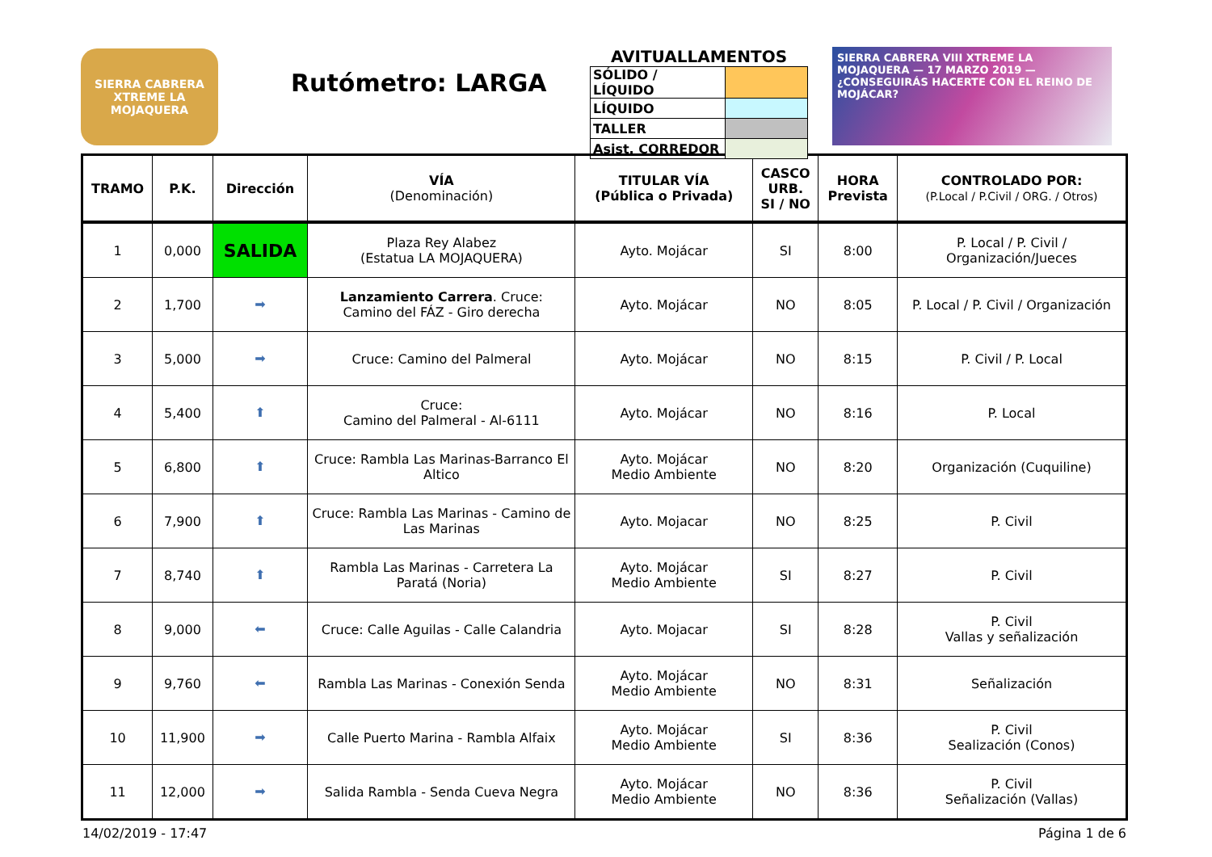SIERRA CABRERA XTREME LA MOJAQUERA
Rutómetro: LARGA
AVITUALLAMENTOS
| SÓLIDO / LÍQUIDO | |
| LÍQUIDO | |
| TALLER | |
| Asist. CORREDOR | |
SIERRA CABRERA VIII XTREME LA MOJAQUERA — 17 MARZO 2019 — ¿CONSEGUIRÁS HACERTE CON EL REINO DE MOJÁCAR?
| TRAMO | P.K. | Dirección | VÍA (Denominación) | TITULAR VÍA (Pública o Privada) | CASCO URB. SI / NO | HORA Prevista | CONTROLADO POR: (P.Local / P.Civil / ORG. / Otros) |
| --- | --- | --- | --- | --- | --- | --- | --- |
| 1 | 0,000 | SALIDA | Plaza Rey Alabez (Estatua LA MOJAQUERA) | Ayto. Mojácar | SI | 8:00 | P. Local / P. Civil / Organización/Jueces |
| 2 | 1,700 | ➡ | Lanzamiento Carrera . Cruce: Camino del FÁZ - Giro derecha | Ayto. Mojácar | NO | 8:05 | P. Local / P. Civil / Organización |
| 3 | 5,000 | ➡ | Cruce: Camino del Palmeral | Ayto. Mojácar | NO | 8:15 | P. Civil / P. Local |
| 4 | 5,400 | ⬆ | Cruce: Camino del Palmeral - Al-6111 | Ayto. Mojácar | NO | 8:16 | P. Local |
| 5 | 6,800 | ⬆ | Cruce: Rambla Las Marinas-Barranco El Altico | Ayto. Mojácar Medio Ambiente | NO | 8:20 | Organización (Cuquiline) |
| 6 | 7,900 | ⬆ | Cruce: Rambla Las Marinas - Camino de Las Marinas | Ayto. Mojacar | NO | 8:25 | P. Civil |
| 7 | 8,740 | ⬆ | Rambla Las Marinas - Carretera La Paratá (Noria) | Ayto. Mojácar Medio Ambiente | SI | 8:27 | P. Civil |
| 8 | 9,000 | ⬅ | Cruce: Calle Aguilas - Calle Calandria | Ayto. Mojacar | SI | 8:28 | P. Civil Vallas y señalización |
| 9 | 9,760 | ⬅ | Rambla Las Marinas - Conexión Senda | Ayto. Mojácar Medio Ambiente | NO | 8:31 | Señalización |
| 10 | 11,900 | ➡ | Calle Puerto Marina - Rambla Alfaix | Ayto. Mojácar Medio Ambiente | SI | 8:36 | P. Civil Sealización (Conos) |
| 11 | 12,000 | ➡ | Salida Rambla - Senda Cueva Negra | Ayto. Mojácar Medio Ambiente | NO | 8:36 | P. Civil Señalización (Vallas) |
14/02/2019 - 17:47 Página 1 de 6